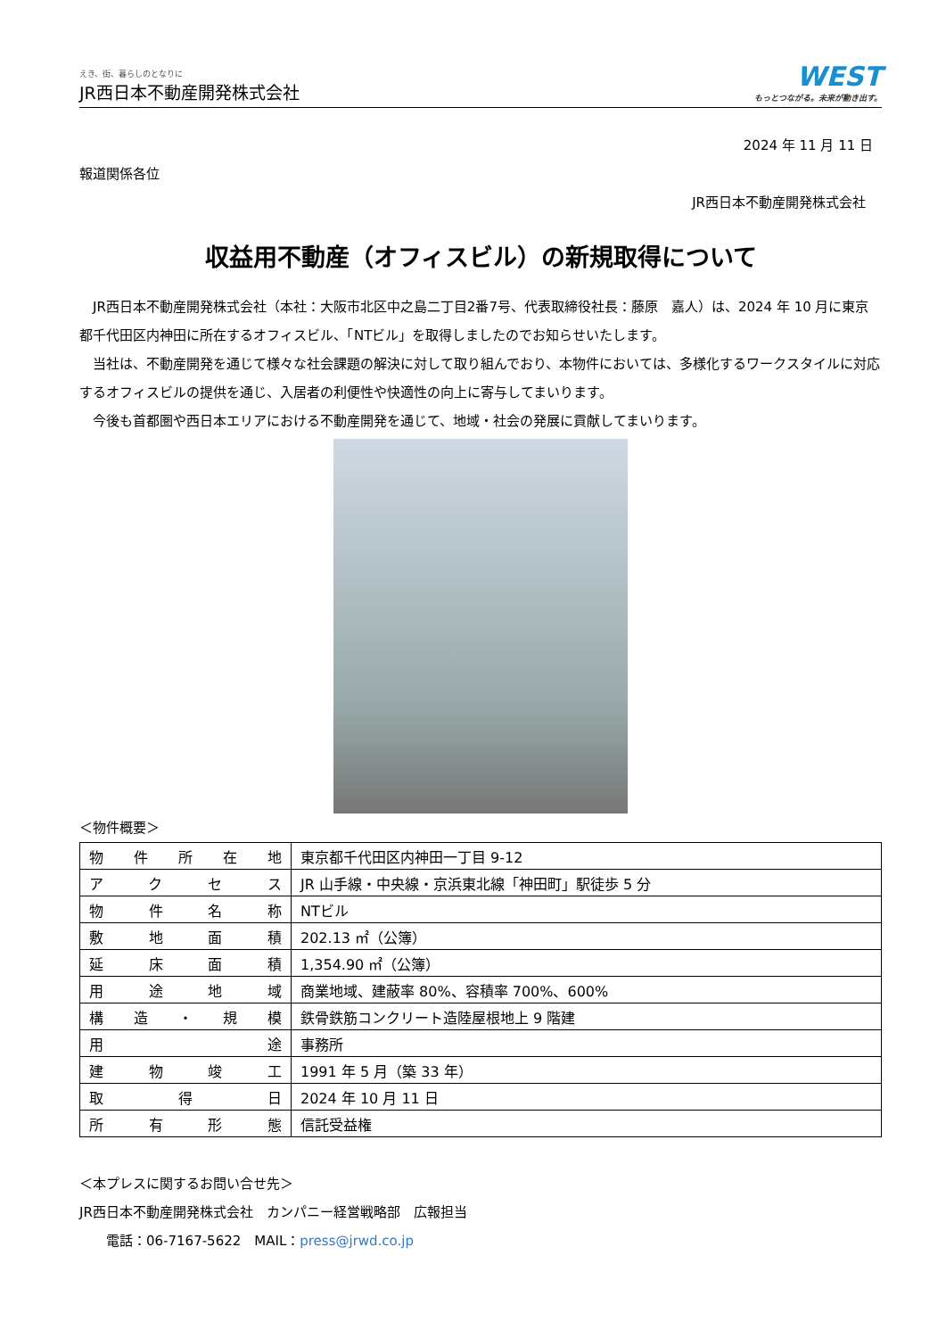えき、街、暮らしのとなりに
JR西日本不動産開発株式会社
WEST
もっとつながる。未来が動き出す。
2024 年 11 月 11 日
報道関係各位
JR西日本不動産開発株式会社
収益用不動産（オフィスビル）の新規取得について
　JR西日本不動産開発株式会社（本社：大阪市北区中之島二丁目2番7号、代表取締役社長：藤原　嘉人）は、2024 年 10 月に東京都千代田区内神田に所在するオフィスビル、「NTビル」を取得しましたのでお知らせいたします。
　当社は、不動産開発を通じて様々な社会課題の解決に対して取り組んでおり、本物件においては、多様化するワークスタイルに対応するオフィスビルの提供を通じ、入居者の利便性や快適性の向上に寄与してまいります。
　今後も首都圏や西日本エリアにおける不動産開発を通じて、地域・社会の発展に貢献してまいります。
＜物件概要＞
| 物件所在地 | 東京都千代田区内神田一丁目 9-12 |
| アクセス | JR 山手線・中央線・京浜東北線「神田町」駅徒歩 5 分 |
| 物件名称 | NTビル |
| 敷地面積 | 202.13 ㎡（公簿） |
| 延床面積 | 1,354.90 ㎡（公簿） |
| 用途地域 | 商業地域、建蔽率 80%、容積率 700%、600% |
| 構造・規模 | 鉄骨鉄筋コンクリート造陸屋根地上 9 階建 |
| 用途 | 事務所 |
| 建物竣工 | 1991 年 5 月（築 33 年） |
| 取得日 | 2024 年 10 月 11 日 |
| 所有形態 | 信託受益権 |
＜本プレスに関するお問い合せ先＞
JR西日本不動産開発株式会社　カンパニー経営戦略部　広報担当
　　電話：06-7167-5622　MAIL：press@jrwd.co.jp